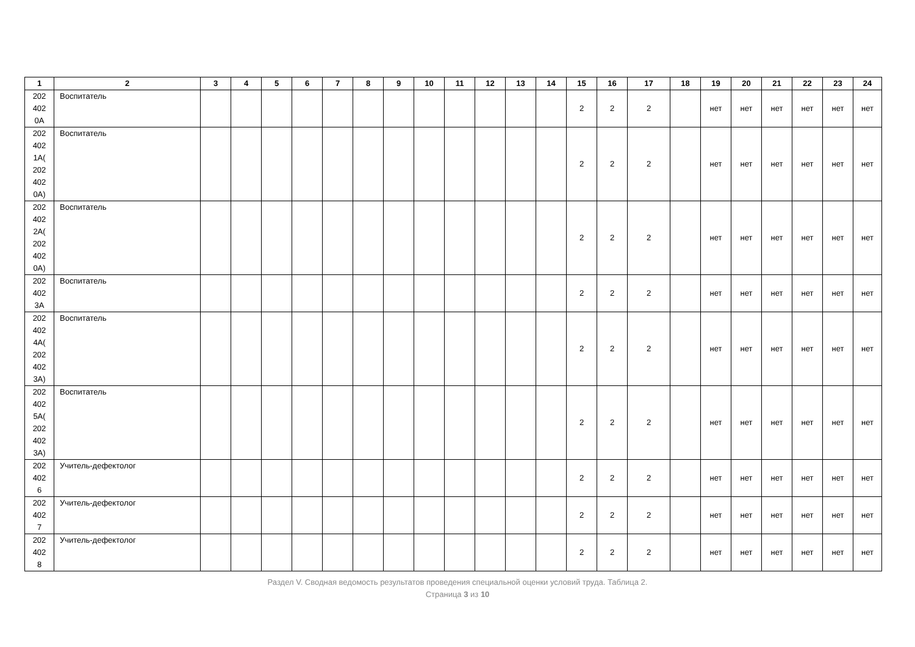| 1 | 2 | 3 | 4 | 5 | 6 | 7 | 8 | 9 | 10 | 11 | 12 | 13 | 14 | 15 | 16 | 17 | 18 | 19 | 20 | 21 | 22 | 23 | 24 |
| --- | --- | --- | --- | --- | --- | --- | --- | --- | --- | --- | --- | --- | --- | --- | --- | --- | --- | --- | --- | --- | --- | --- | --- |
| 202 402 0А | Воспитатель | | | | | | | | | | | | | 2 | 2 | 2 | | нет | нет | нет | нет | нет | нет |
| 202 402 1А( 202 402 0А) | Воспитатель | | | | | | | | | | | | | 2 | 2 | 2 | | нет | нет | нет | нет | нет | нет |
| 202 402 2А( 202 402 0А) | Воспитатель | | | | | | | | | | | | | 2 | 2 | 2 | | нет | нет | нет | нет | нет | нет |
| 202 402 3А | Воспитатель | | | | | | | | | | | | | 2 | 2 | 2 | | нет | нет | нет | нет | нет | нет |
| 202 402 4А( 202 402 3А) | Воспитатель | | | | | | | | | | | | | 2 | 2 | 2 | | нет | нет | нет | нет | нет | нет |
| 202 402 5А( 202 402 3А) | Воспитатель | | | | | | | | | | | | | 2 | 2 | 2 | | нет | нет | нет | нет | нет | нет |
| 202 402 6 | Учитель-дефектолог | | | | | | | | | | | | | 2 | 2 | 2 | | нет | нет | нет | нет | нет | нет |
| 202 402 7 | Учитель-дефектолог | | | | | | | | | | | | | 2 | 2 | 2 | | нет | нет | нет | нет | нет | нет |
| 202 402 8 | Учитель-дефектолог | | | | | | | | | | | | | 2 | 2 | 2 | | нет | нет | нет | нет | нет | нет |
Раздел V. Сводная ведомость результатов проведения специальной оценки условий труда. Таблица 2.
Страница 3 из 10